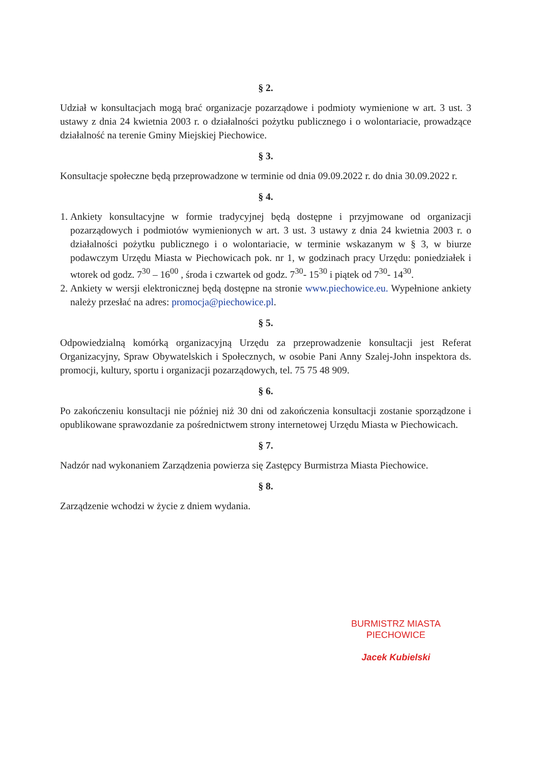§ 2.
Udział w konsultacjach mogą brać organizacje pozarządowe i podmioty wymienione w art. 3 ust. 3 ustawy z dnia 24 kwietnia 2003 r. o działalności pożytku publicznego i o wolontariacie, prowadzące działalność na terenie Gminy Miejskiej Piechowice.
§ 3.
Konsultacje społeczne będą przeprowadzone w terminie od dnia 09.09.2022 r. do dnia 30.09.2022 r.
§ 4.
1. Ankiety konsultacyjne w formie tradycyjnej będą dostępne i przyjmowane od organizacji pozarządowych i podmiotów wymienionych w art. 3 ust. 3 ustawy z dnia 24 kwietnia 2003 r. o działalności pożytku publicznego i o wolontariacie, w terminie wskazanym w § 3, w biurze podawczym Urzędu Miasta w Piechowicach pok. nr 1, w godzinach pracy Urzędu: poniedziałek i wtorek od godz. 7<sup>30</sup> – 16<sup>00</sup> , środa i czwartek od godz. 7<sup>30</sup>- 15<sup>30</sup> i piątek od 7<sup>30</sup>- 14<sup>30</sup>.
2. Ankiety w wersji elektronicznej będą dostępne na stronie www.piechowice.eu. Wypełnione ankiety należy przesłać na adres: promocja@piechowice.pl.
§ 5.
Odpowiedzialną komórką organizacyjną Urzędu za przeprowadzenie konsultacji jest Referat Organizacyjny, Spraw Obywatelskich i Społecznych, w osobie Pani Anny Szalej-John inspektora ds. promocji, kultury, sportu i organizacji pozarządowych, tel. 75 75 48 909.
§ 6.
Po zakończeniu konsultacji nie później niż 30 dni od zakończenia konsultacji zostanie sporządzone i opublikowane sprawozdanie za pośrednictwem strony internetowej Urzędu Miasta w Piechowicach.
§ 7.
Nadzór nad wykonaniem Zarządzenia powierza się Zastępcy Burmistrza Miasta Piechowice.
§ 8.
Zarządzenie wchodzi w życie z dniem wydania.
BURMISTRZ MIASTA
PIECHOWICE
Jacek Kubielski